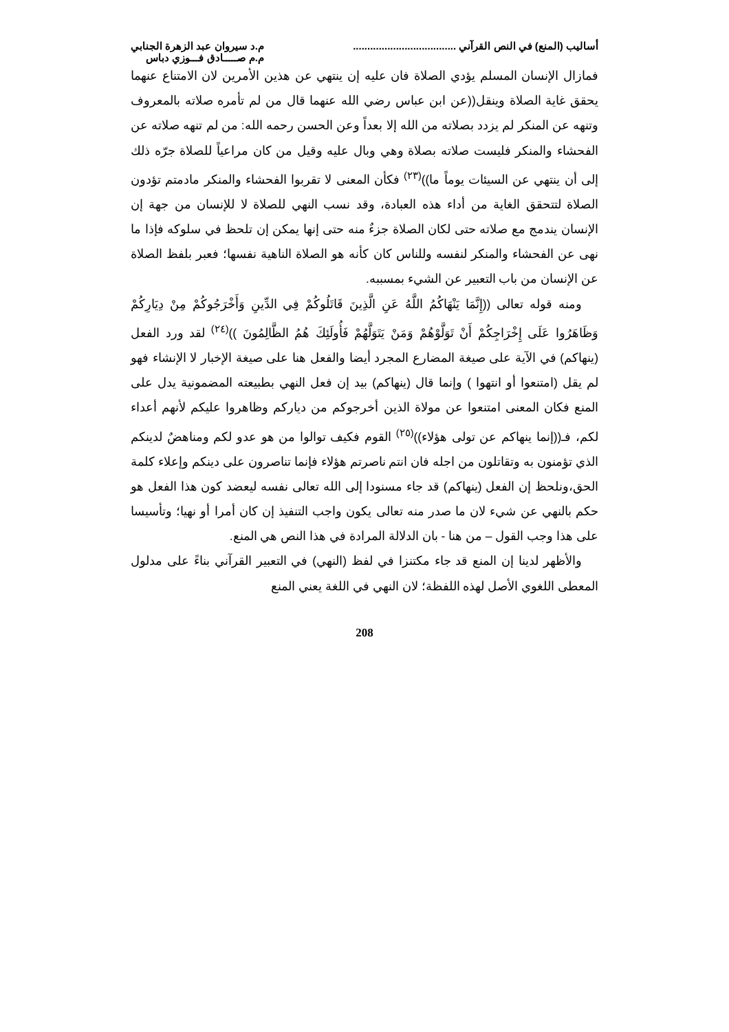أساليب (المنع) في النص القرآني ....................................
م.د سيروان عبد الزهرة الجنابي
م.م صـــــادق فـــوزي دباس
فمازال الإنسان المسلم يؤدي الصلاة فان عليه إن ينتهي عن هذين الأمرين لان الامتناع عنهما يحقق غاية الصلاة وينقل((عن ابن عباس رضي الله عنهما قال من لم تأمره صلاته بالمعروف وتنهه عن المنكر لم يزدد بصلاته من الله إلا بعداً وعن الحسن رحمه الله: من لم تنهه صلاته عن الفحشاء والمنكر فليست صلاته بصلاة وهي وبال عليه وقيل من كان مراعياً للصلاة جرّه ذلك إلى أن ينتهي عن السيئات يوماً ما))<sup>(٢٣)</sup> فكأن المعنى لا تقربوا الفحشاء والمنكر مادمتم تؤدون الصلاة لتتحقق الغاية من أداء هذه العبادة، وقد نسب النهي للصلاة لا للإنسان من جهة إن الإنسان يندمج مع صلاته حتى لكان الصلاة جزءٌ منه حتى إنها يمكن إن تلحظ في سلوكه فإذا ما نهى عن الفحشاء والمنكر لنفسه وللناس كان كأنه هو الصلاة الناهية نفسها؛ فعبر بلفظ الصلاة عن الإنسان من باب التعبير عن الشيء بمسببه.
ومنه قوله تعالى ((إِنَّمَا يَنْهَاكُمُ اللَّهُ عَنِ الَّذِينَ قَاتَلُوكُمْ فِي الدِّينِ وَأَخْرَجُوكُمْ مِنْ دِيَارِكُمْ وَظَاهَرُوا عَلَى إِخْرَاجِكُمْ أَنْ تَوَلَّوْهُمْ وَمَنْ يَتَوَلَّهُمْ فَأُولَئِكَ هُمُ الظَّالِمُونَ ))<sup>(٢٤)</sup> لقد ورد الفعل (ينهاكم) في الآية على صيغة المضارع المجرد أيضا والفعل هنا على صيغة الإخبار لا الإنشاء فهو لم يقل (امتنعوا أو انتهوا ) وإنما قال (ينهاكم) بيد إن فعل النهي بطبيعته المضمونية يدل على المنع فكان المعنى امتنعوا عن مولاة الذين أخرجوكم من دياركم وظاهروا عليكم لأنهم أعداء لكم، فـ((إنما ينهاكم عن تولى هؤلاء))<sup>(٢٥)</sup> القوم فكيف توالوا من هو عدو لكم ومناهضٌ لدينكم الذي تؤمنون به وتقاتلون من اجله فان انتم ناصرتم هؤلاء فإنما تناصرون على دينكم وإعلاء كلمة الحق،ونلحظ إن الفعل (ينهاكم) قد جاء مسنودا إلى الله تعالى نفسه ليعضد كون هذا الفعل هو حكم بالنهي عن شيء لان ما صدر منه تعالى يكون واجب التنفيذ إن كان أمرا أو نهيا؛ وتأسيسا على هذا وجب القول – من هنا - بان الدلالة المرادة في هذا النص هي المنع.
والأظهر لدينا إن المنع قد جاء مكتنزا في لفظ (النهي) في التعبير القرآني بناءً على مدلول المعطى اللغوي الأصل لهذه اللفظة؛ لان النهي في اللغة يعني المنع
208